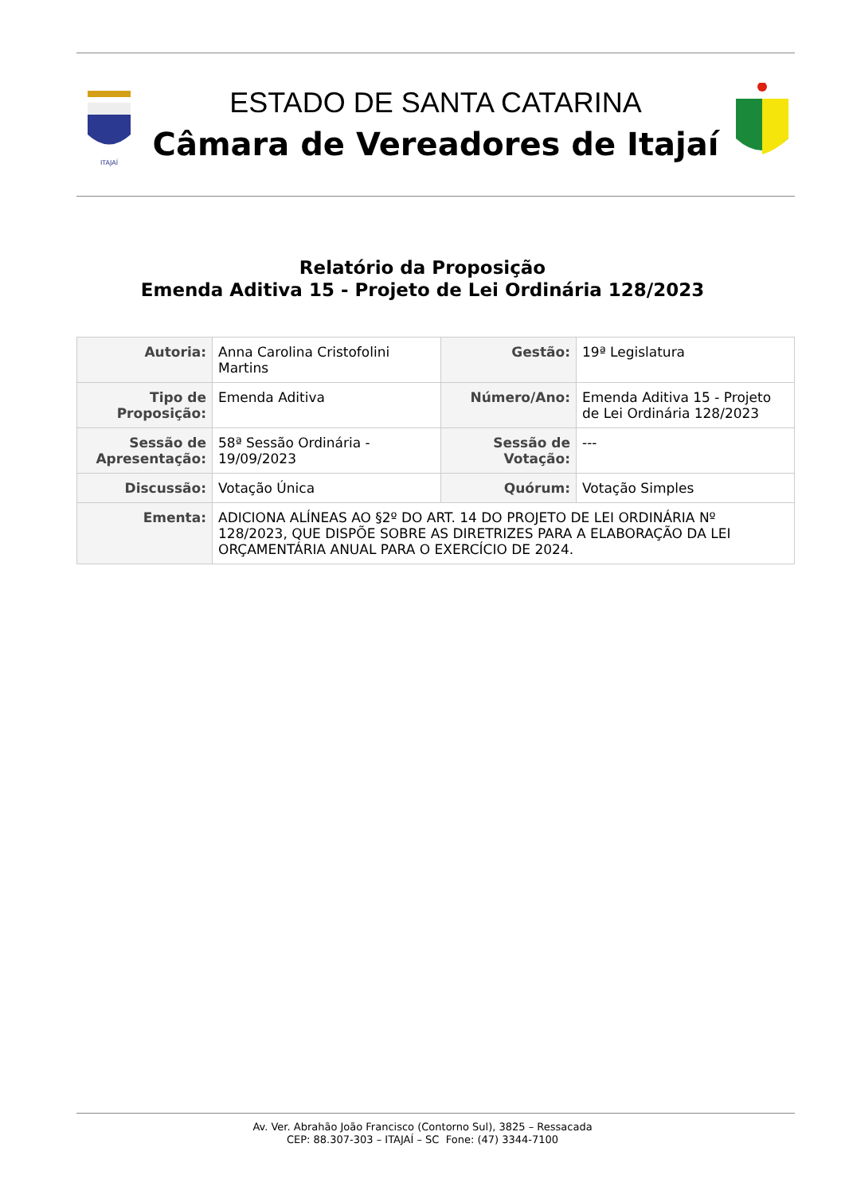ITAJAÍ
ESTADO DE SANTA CATARINA
Câmara de Vereadores de Itajaí
Relatório da Proposição
Emenda Aditiva 15 - Projeto de Lei Ordinária 128/2023
| Autoria: | Anna Carolina Cristofolini Martins | Gestão: | 19ª Legislatura |
| Tipo de Proposição: | Emenda Aditiva | Número/Ano: | Emenda Aditiva 15 - Projeto de Lei Ordinária 128/2023 |
| Sessão de Apresentação: | 58ª Sessão Ordinária - 19/09/2023 | Sessão de Votação: | --- |
| Discussão: | Votação Única | Quórum: | Votação Simples |
| Ementa: | ADICIONA ALÍNEAS AO §2º DO ART. 14 DO PROJETO DE LEI ORDINÁRIA Nº 128/2023, QUE DISPÕE SOBRE AS DIRETRIZES PARA A ELABORAÇÃO DA LEI ORÇAMENTÁRIA ANUAL PARA O EXERCÍCIO DE 2024. | | |
Av. Ver. Abrahão João Francisco (Contorno Sul), 3825 – Ressacada
CEP: 88.307-303 – ITAJAÍ – SC Fone: (47) 3344-7100